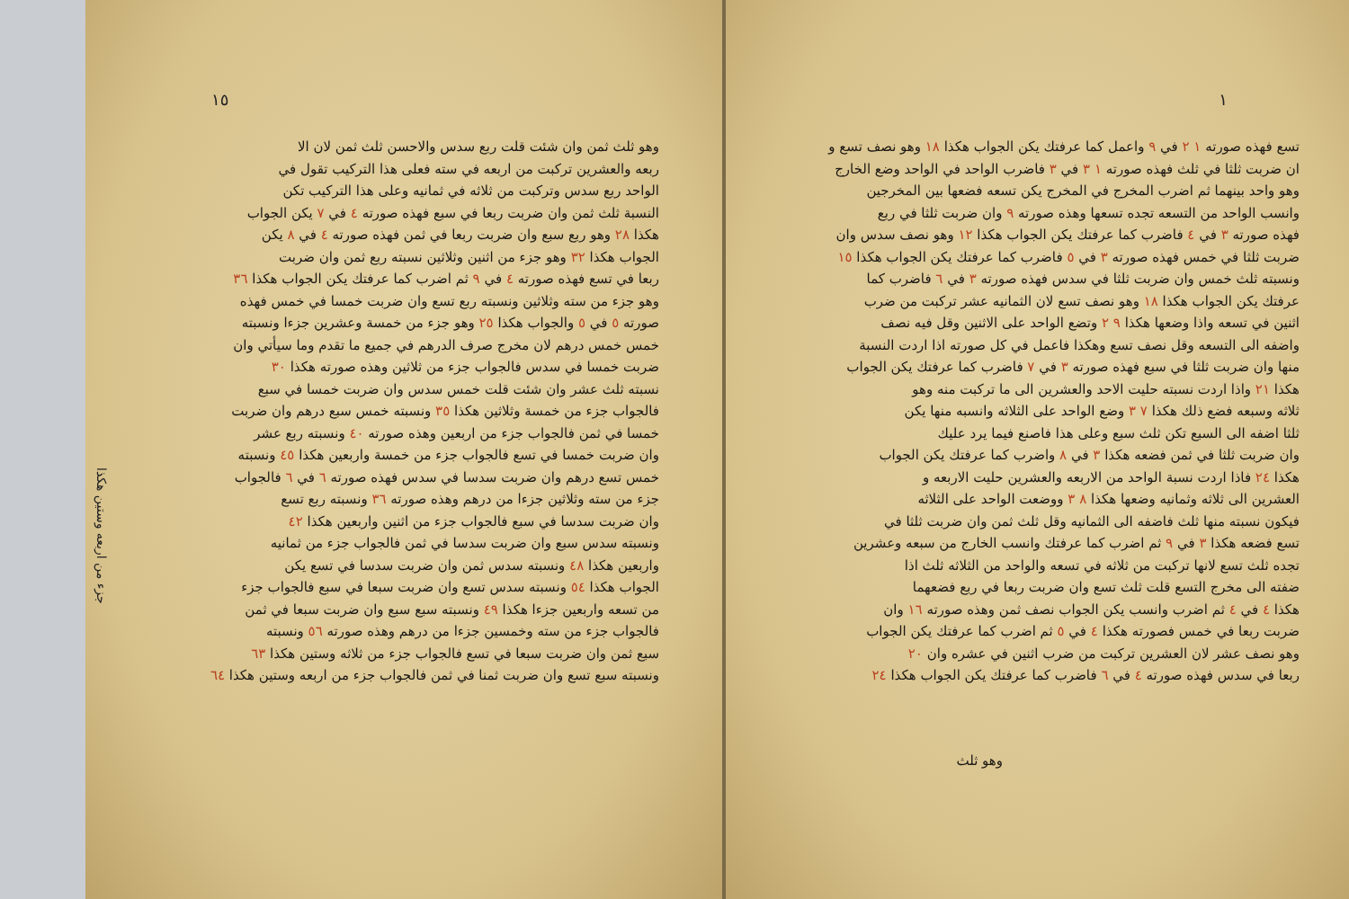١
تسع فهذه صورته ١ ٢ في ٩ واعمل كما عرفتك يكن الجواب هكذا ١٨ وهو نصف تسع و
ان ضربت ثلثا في ثلث فهذه صورته ١ ٣ في ٣ فاضرب الواحد في الواحد وضع الخارج
وهو واحد بينهما ثم اضرب المخرج في المخرج يكن تسعه فضعها بين المخرجين
وانسب الواحد من التسعه تجده تسعها وهذه صورته ٩ وان ضربت ثلثا في ربع
فهذه صورته ٣ في ٤ فاضرب كما عرفتك يكن الجواب هكذا ١٢ وهو نصف سدس وان
ضربت ثلثا في خمس فهذه صورته ٣ في ٥ فاضرب كما عرفتك يكن الجواب هكذا ١٥
ونسبته ثلث خمس وان ضربت ثلثا في سدس فهذه صورته ٣ في ٦ فاضرب كما
عرفتك يكن الجواب هكذا ١٨ وهو نصف تسع لان الثمانيه عشر تركبت من ضرب
اثنين في تسعه واذا وضعها هكذا ٩ ٢ وتضع الواحد على الاثنين وقل فيه نصف
واضفه الى التسعه وقل نصف تسع وهكذا فاعمل في كل صورته اذا اردت النسبة
منها وان ضربت ثلثا في سبع فهذه صورته ٣ في ٧ فاضرب كما عرفتك يكن الجواب
هكذا ٢١ واذا اردت نسبته حليت الاحد والعشرين الى ما تركبت منه وهو
ثلاثه وسبعه فضع ذلك هكذا ٧ ٣ وضع الواحد على الثلاثه وانسبه منها يكن
ثلثا اضفه الى السبع تكن ثلث سبع وعلى هذا فاصنع فيما يرد عليك
وان ضربت ثلثا في ثمن فضعه هكذا ٣ في ٨ واضرب كما عرفتك يكن الجواب
هكذا ٢٤ فاذا اردت نسبة الواحد من الاربعه والعشرين حليت الاربعه و
العشرين الى ثلاثه وثمانيه وضعها هكذا ٨ ٣ ووضعت الواحد على الثلاثه
فيكون نسبته منها ثلث فاضفه الى الثمانيه وقل ثلث ثمن وان ضربت ثلثا في
تسع فضعه هكذا ٣ في ٩ ثم اضرب كما عرفتك وانسب الخارج من سبعه وعشرين
تجده ثلث تسع لانها تركبت من ثلاثه في تسعه والواحد من الثلاثه ثلث اذا
ضفته الى مخرج التسع قلت ثلث تسع وان ضربت ربعا في ربع فضعهما
هكذا ٤ في ٤ ثم اضرب وانسب يكن الجواب نصف ثمن وهذه صورته ١٦ وان
ضربت ربعا في خمس فصورته هكذا ٤ في ٥ ثم اضرب كما عرفتك يكن الجواب
وهو نصف عشر لان العشرين تركبت من ضرب اثنين في عشره وان ٢٠
ربعا في سدس فهذه صورته ٤ في ٦ فاضرب كما عرفتك يكن الجواب هكذا ٢٤
وهو ثلث
١٥
وهو ثلث ثمن وان شئت قلت ربع سدس والاحسن ثلث ثمن لان الا
ربعه والعشرين تركبت من اربعه في سته فعلى هذا التركيب تقول في
الواحد ربع سدس وتركبت من ثلاثه في ثمانيه وعلى هذا التركيب تكن
النسبة ثلث ثمن وان ضربت ربعا في سبع فهذه صورته ٤ في ٧ يكن الجواب
هكذا ٢٨ وهو ربع سبع وان ضربت ربعا في ثمن فهذه صورته ٤ في ٨ يكن
الجواب هكذا ٣٢ وهو جزء من اثنين وثلاثين نسبته ربع ثمن وان ضربت
ربعا في تسع فهذه صورته ٤ في ٩ ثم اضرب كما عرفتك يكن الجواب هكذا ٣٦
وهو جزء من سته وثلاثين ونسبته ربع تسع وان ضربت خمسا في خمس فهذه
صورته ٥ في ٥ والجواب هكذا ٢٥ وهو جزء من خمسة وعشرين جزءا ونسبته
خمس خمس درهم لان مخرج صرف الدرهم في جميع ما تقدم وما سيأتي وان
ضربت خمسا في سدس فالجواب جزء من ثلاثين وهذه صورته هكذا ٣٠
نسبته ثلث عشر وان شئت قلت خمس سدس وان ضربت خمسا في سبع
فالجواب جزء من خمسة وثلاثين هكذا ٣٥ ونسبته خمس سبع درهم وان ضربت
خمسا في ثمن فالجواب جزء من اربعين وهذه صورته ٤٠ ونسبته ربع عشر
وان ضربت خمسا في تسع فالجواب جزء من خمسة واربعين هكذا ٤٥ ونسبته
خمس تسع درهم وان ضربت سدسا في سدس فهذه صورته ٦ في ٦ فالجواب
جزء من سته وثلاثين جزءا من درهم وهذه صورته ٣٦ ونسبته ربع تسع
وان ضربت سدسا في سبع فالجواب جزء من اثنين واربعين هكذا ٤٢
ونسبته سدس سبع وان ضربت سدسا في ثمن فالجواب جزء من ثمانيه
واربعين هكذا ٤٨ ونسبته سدس ثمن وان ضربت سدسا في تسع يكن
الجواب هكذا ٥٤ ونسبته سدس تسع وان ضربت سبعا في سبع فالجواب جزء
من تسعه واربعين جزءا هكذا ٤٩ ونسبته سبع سبع وان ضربت سبعا في ثمن
فالجواب جزء من سته وخمسين جزءا من درهم وهذه صورته ٥٦ ونسبته
سبع ثمن وان ضربت سبعا في تسع فالجواب جزء من ثلاثه وستين هكذا ٦٣
ونسبته سبع تسع وان ضربت ثمنا في ثمن فالجواب جزء من اربعه وستين هكذا ٦٤
جزء من اربعه وستين هكذا